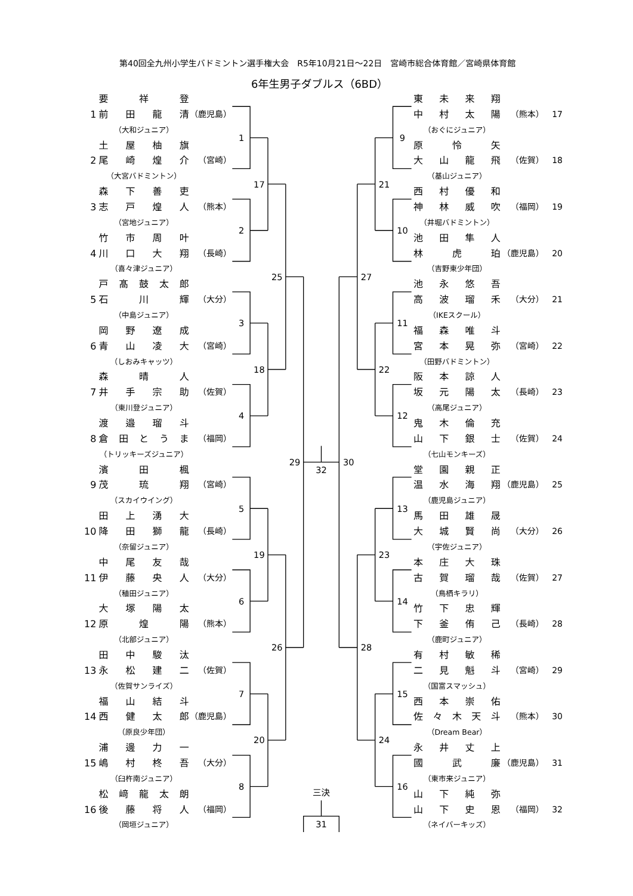第40回全九州小学生バドミントン選手権大会　R5年10月21日～22日　宮崎市総合体育館／宮崎県体育館
6年生男子ダブルス（6BD）
| | 要 祥 登 | |
| 1 | 前 田 龍 清 | （鹿児島） |
| | （大和ジュニア） | |
| | 土 屋 柚 旗 | |
| 2 | 尾 崎 煌 介 | （宮崎） |
| | （大宮バドミントン） | |
| | 森 下 善 吏 | |
| 3 | 志 戸 煌 人 | （熊本） |
| | （宮地ジュニア） | |
| | 竹 市 周 叶 | |
| 4 | 川 口 大 翔 | （長崎） |
| | （喜々津ジュニア） | |
| | 戸 髙 鼓 太 郎 | |
| 5 | 石 川 輝 | （大分） |
| | （中島ジュニア） | |
| | 岡 野 遼 成 | |
| 6 | 青 山 凌 大 | （宮崎） |
| | （しおみキャッツ） | |
| | 森 晴 人 | |
| 7 | 井 手 宗 助 | （佐賀） |
| | （東川登ジュニア） | |
| | 渡 邉 瑠 斗 | |
| 8 | 倉 田 と う ま | （福岡） |
| | （トリッキーズジュニア） | |
| | 濱 田 楓 | |
| 9 | 茂 琉 翔 | （宮崎） |
| | （スカイウイング） | |
| | 田 上 湧 大 | |
| 10 | 降 田 獅 龍 | （長崎） |
| | （奈留ジュニア） | |
| | 中 尾 友 哉 | |
| 11 | 伊 藤 央 人 | （大分） |
| | （稙田ジュニア） | |
| | 大 塚 陽 太 | |
| 12 | 原 煌 陽 | （熊本） |
| | （北部ジュニア） | |
| | 田 中 駿 汰 | |
| 13 | 永 松 建 二 | （佐賀） |
| | （佐賀サンライズ） | |
| | 福 山 結 斗 | |
| 14 | 西 健 太 郎 | （鹿児島） |
| | （原良少年団） | |
| | 浦 邊 力 一 | |
| 15 | 嶋 村 柊 吾 | （大分） |
| | （臼杵南ジュニア） | |
| | 松 﨑 龍 太 朗 | |
| 16 | 後 藤 将 人 | （福岡） |
| | （岡垣ジュニア） | |
1
2
3
4
5
6
7
8
17
18
19
20
25
26
29
32
30
27
28
21
22
23
24
9
10
11
12
13
14
15
16
三決
31
| 東 未 来 翔 | | |
| 中 村 太 陽 | （熊本） | 17 |
| （おぐにジュニア） | | |
| 原 怜 矢 | | |
| 大 山 龍 飛 | （佐賀） | 18 |
| （基山ジュニア） | | |
| 西 村 優 和 | | |
| 神 林 威 吹 | （福岡） | 19 |
| （井堀バドミントン） | | |
| 池 田 隼 人 | | |
| 林 虎 珀 | （鹿児島） | 20 |
| （吉野東少年団） | | |
| 池 永 悠 吾 | | |
| 高 波 瑠 禾 | （大分） | 21 |
| （IKEスクール） | | |
| 福 森 唯 斗 | | |
| 宮 本 晃 弥 | （宮崎） | 22 |
| （田野バドミントン） | | |
| 阪 本 諒 人 | | |
| 坂 元 陽 太 | （長崎） | 23 |
| （高尾ジュニア） | | |
| 鬼 木 倫 充 | | |
| 山 下 銀 士 | （佐賀） | 24 |
| （七山モンキーズ） | | |
| 堂 園 親 正 | | |
| 温 水 海 翔 | （鹿児島） | 25 |
| （鹿児島ジュニア） | | |
| 馬 田 雄 晟 | | |
| 大 城 賢 尚 | （大分） | 26 |
| （宇佐ジュニア） | | |
| 本 庄 大 珠 | | |
| 古 賀 瑠 哉 | （佐賀） | 27 |
| （鳥栖キラリ） | | |
| 竹 下 忠 輝 | | |
| 下 釜 侑 己 | （長崎） | 28 |
| （鹿町ジュニア） | | |
| 有 村 敏 稀 | | |
| 二 見 魁 斗 | （宮崎） | 29 |
| （国富スマッシュ） | | |
| 西 本 崇 佑 | | |
| 佐 々 木 天 斗 | （熊本） | 30 |
| （Dream Bear） | | |
| 永 井 丈 上 | | |
| 國 武 廉 | （鹿児島） | 31 |
| （東市来ジュニア） | | |
| 山 下 純 弥 | | |
| 山 下 史 恩 | （福岡） | 32 |
| （ネイバーキッズ） | | |